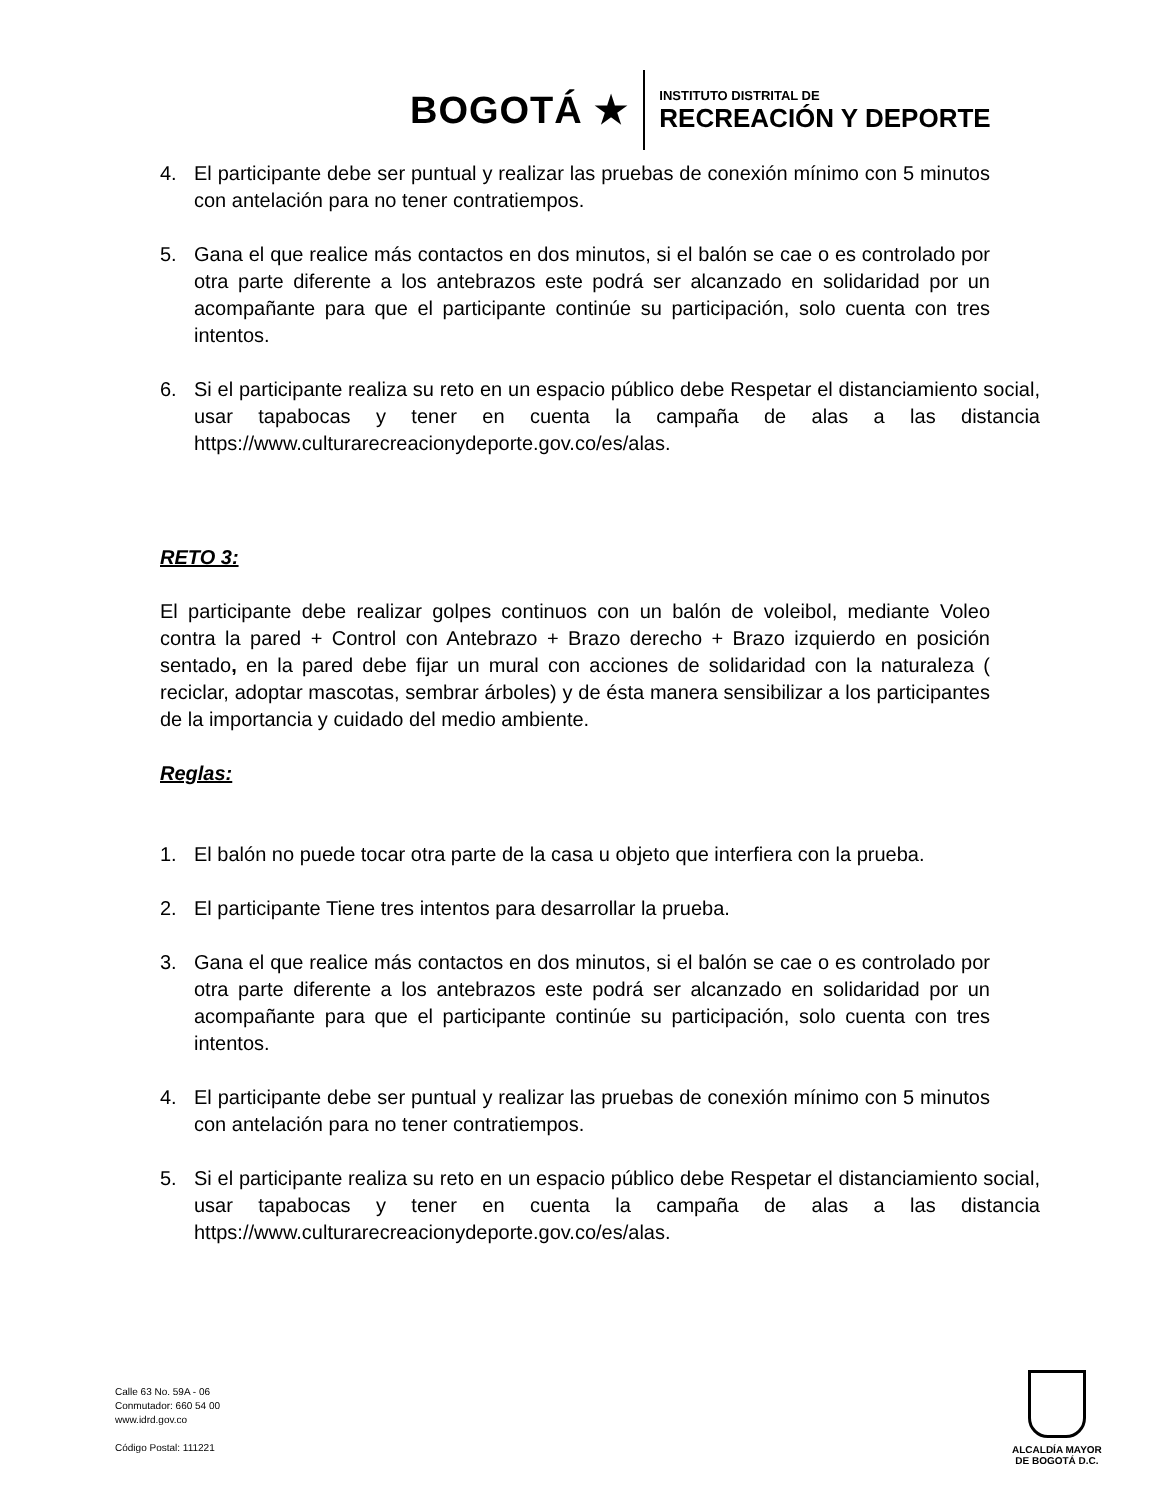BOGOTÁ ★
INSTITUTO DISTRITAL DE
RECREACIÓN Y DEPORTE
4. El participante debe ser puntual y realizar las pruebas de conexión mínimo con 5 minutos con antelación para no tener contratiempos.
5. Gana el que realice más contactos en dos minutos, si el balón se cae o es controlado por otra parte diferente a los antebrazos este podrá ser alcanzado en solidaridad por un acompañante para que el participante continúe su participación, solo cuenta con tres intentos.
6. Si el participante realiza su reto en un espacio público debe Respetar el distanciamiento social, usar tapabocas y tener en cuenta la campaña de alas a las distancia https://www.culturarecreacionydeporte.gov.co/es/alas.
RETO 3:
El participante debe realizar golpes continuos con un balón de voleibol, mediante Voleo contra la pared + Control con Antebrazo + Brazo derecho + Brazo izquierdo en posición sentado, en la pared debe fijar un mural con acciones de solidaridad con la naturaleza ( reciclar, adoptar mascotas, sembrar árboles) y de ésta manera sensibilizar a los participantes de la importancia y cuidado del medio ambiente.
Reglas:
1. El balón no puede tocar otra parte de la casa u objeto que interfiera con la prueba.
2. El participante Tiene tres intentos para desarrollar la prueba.
3. Gana el que realice más contactos en dos minutos, si el balón se cae o es controlado por otra parte diferente a los antebrazos este podrá ser alcanzado en solidaridad por un acompañante para que el participante continúe su participación, solo cuenta con tres intentos.
4. El participante debe ser puntual y realizar las pruebas de conexión mínimo con 5 minutos con antelación para no tener contratiempos.
5. Si el participante realiza su reto en un espacio público debe Respetar el distanciamiento social, usar tapabocas y tener en cuenta la campaña de alas a las distancia https://www.culturarecreacionydeporte.gov.co/es/alas.
Calle 63 No. 59A - 06
Conmutador: 660 54 00
www.idrd.gov.co
Código Postal: 111221
ALCALDÍA MAYOR
DE BOGOTÁ D.C.